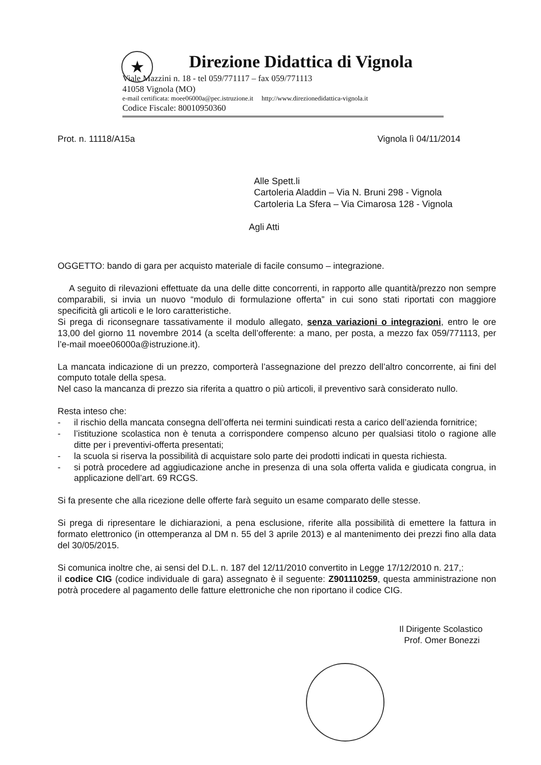★
Direzione Didattica di Vignola
Viale Mazzini n. 18 - tel 059/771117 – fax 059/771113
41058 Vignola (MO)
e-mail certificata: moee06000a@pec.istruzione.it http://www.direzionedidattica-vignola.it
Codice Fiscale: 80010950360
Prot. n. 11118/A15a Vignola lì 04/11/2014
Alle Spett.li
Cartoleria Aladdin – Via N. Bruni 298 - Vignola
Cartoleria La Sfera – Via Cimarosa 128 - Vignola
Agli Atti
OGGETTO: bando di gara per acquisto materiale di facile consumo – integrazione.
A seguito di rilevazioni effettuate da una delle ditte concorrenti, in rapporto alle quantità/prezzo non sempre comparabili, si invia un nuovo “modulo di formulazione offerta” in cui sono stati riportati con maggiore specificità gli articoli e le loro caratteristiche.
Si prega di riconsegnare tassativamente il modulo allegato, senza variazioni o integrazioni, entro le ore 13,00 del giorno 11 novembre 2014 (a scelta dell’offerente: a mano, per posta, a mezzo fax 059/771113, per l’e-mail moee06000a@istruzione.it).
La mancata indicazione di un prezzo, comporterà l’assegnazione del prezzo dell’altro concorrente, ai fini del computo totale della spesa.
Nel caso la mancanza di prezzo sia riferita a quattro o più articoli, il preventivo sarà considerato nullo.
Resta inteso che:
- il rischio della mancata consegna dell’offerta nei termini suindicati resta a carico dell’azienda fornitrice;
- l’istituzione scolastica non è tenuta a corrispondere compenso alcuno per qualsiasi titolo o ragione alle ditte per i preventivi-offerta presentati;
- la scuola si riserva la possibilità di acquistare solo parte dei prodotti indicati in questa richiesta.
- si potrà procedere ad aggiudicazione anche in presenza di una sola offerta valida e giudicata congrua, in applicazione dell’art. 69 RCGS.
Si fa presente che alla ricezione delle offerte farà seguito un esame comparato delle stesse.
Si prega di ripresentare le dichiarazioni, a pena esclusione, riferite alla possibilità di emettere la fattura in formato elettronico (in ottemperanza al DM n. 55 del 3 aprile 2013) e al mantenimento dei prezzi fino alla data del 30/05/2015.
Si comunica inoltre che, ai sensi del D.L. n. 187 del 12/11/2010 convertito in Legge 17/12/2010 n. 217,:
il codice CIG (codice individuale di gara) assegnato è il seguente: Z901110259, questa amministrazione non potrà procedere al pagamento delle fatture elettroniche che non riportano il codice CIG.
Il Dirigente Scolastico
Prof. Omer Bonezzi